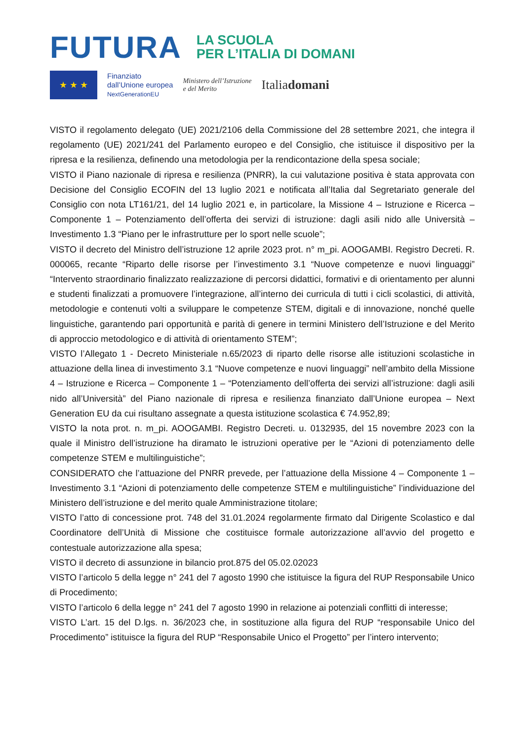FUTURA
LA SCUOLA
PER L’ITALIA DI DOMANI
★ ★ ★
Finanziato
dall’Unione europea
NextGenerationEU
Ministero dell’Istruzione
e del Merito
Italiadomani
VISTO il regolamento delegato (UE) 2021/2106 della Commissione del 28 settembre 2021, che integra il regolamento (UE) 2021/241 del Parlamento europeo e del Consiglio, che istituisce il dispositivo per la ripresa e la resilienza, definendo una metodologia per la rendicontazione della spesa sociale;
VISTO il Piano nazionale di ripresa e resilienza (PNRR), la cui valutazione positiva è stata approvata con Decisione del Consiglio ECOFIN del 13 luglio 2021 e notificata all’Italia dal Segretariato generale del Consiglio con nota LT161/21, del 14 luglio 2021 e, in particolare, la Missione 4 – Istruzione e Ricerca – Componente 1 – Potenziamento dell’offerta dei servizi di istruzione: dagli asili nido alle Università – Investimento 1.3 “Piano per le infrastrutture per lo sport nelle scuole”;
VISTO il decreto del Ministro dell’istruzione 12 aprile 2023 prot. n° m_pi. AOOGAMBI. Registro Decreti. R. 000065, recante “Riparto delle risorse per l’investimento 3.1 “Nuove competenze e nuovi linguaggi” “Intervento straordinario finalizzato realizzazione di percorsi didattici, formativi e di orientamento per alunni e studenti finalizzati a promuovere l’integrazione, all’interno dei curricula di tutti i cicli scolastici, di attività, metodologie e contenuti volti a sviluppare le competenze STEM, digitali e di innovazione, nonché quelle linguistiche, garantendo pari opportunità e parità di genere in termini Ministero dell’Istruzione e del Merito di approccio metodologico e di attività di orientamento STEM”;
VISTO l’Allegato 1 - Decreto Ministeriale n.65/2023 di riparto delle risorse alle istituzioni scolastiche in attuazione della linea di investimento 3.1 “Nuove competenze e nuovi linguaggi” nell’ambito della Missione 4 – Istruzione e Ricerca – Componente 1 – “Potenziamento dell’offerta dei servizi all’istruzione: dagli asili nido all’Università” del Piano nazionale di ripresa e resilienza finanziato dall’Unione europea – Next Generation EU da cui risultano assegnate a questa istituzione scolastica € 74.952,89;
VISTO la nota prot. n. m_pi. AOOGAMBI. Registro Decreti. u. 0132935, del 15 novembre 2023 con la quale il Ministro dell’istruzione ha diramato le istruzioni operative per le “Azioni di potenziamento delle competenze STEM e multilinguistiche”;
CONSIDERATO che l’attuazione del PNRR prevede, per l’attuazione della Missione 4 – Componente 1 – Investimento 3.1 “Azioni di potenziamento delle competenze STEM e multilinguistiche” l’individuazione del Ministero dell’istruzione e del merito quale Amministrazione titolare;
VISTO l’atto di concessione prot. 748 del 31.01.2024 regolarmente firmato dal Dirigente Scolastico e dal Coordinatore dell’Unità di Missione che costituisce formale autorizzazione all’avvio del progetto e contestuale autorizzazione alla spesa;
VISTO il decreto di assunzione in bilancio prot.875 del 05.02.02023
VISTO l’articolo 5 della legge n° 241 del 7 agosto 1990 che istituisce la figura del RUP Responsabile Unico di Procedimento;
VISTO l’articolo 6 della legge n° 241 del 7 agosto 1990 in relazione ai potenziali conflitti di interesse;
VISTO L’art. 15 del D.lgs. n. 36/2023 che, in sostituzione alla figura del RUP “responsabile Unico del Procedimento” istituisce la figura del RUP “Responsabile Unico el Progetto” per l’intero intervento;